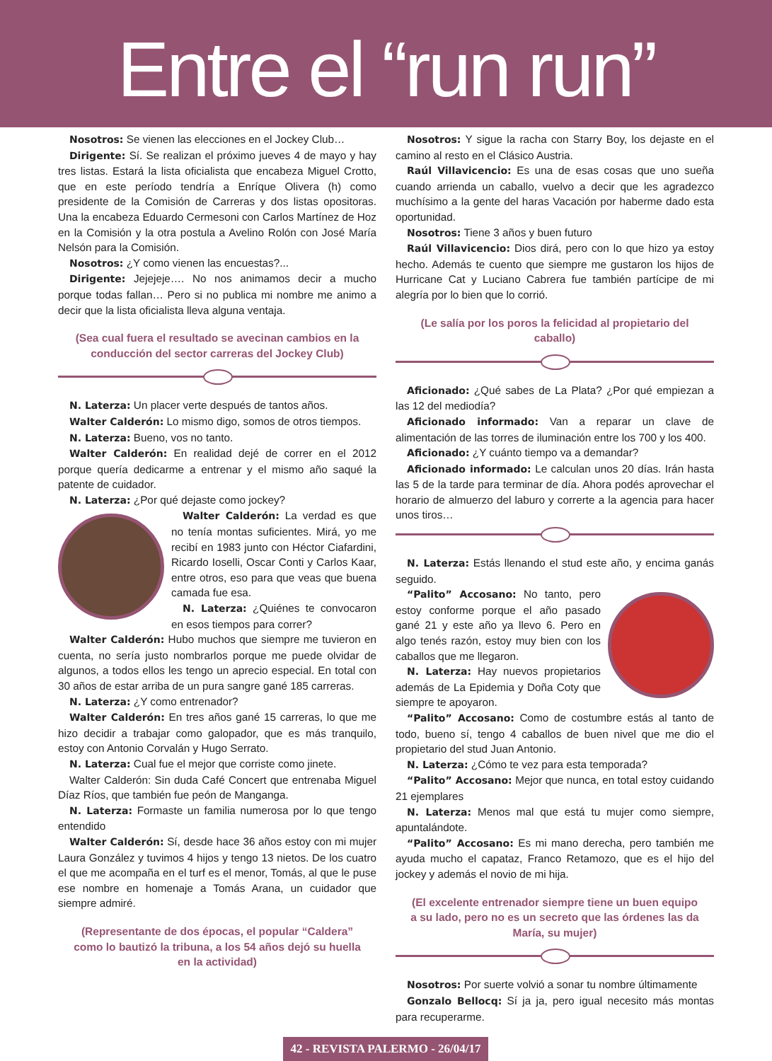Entre el “run run”
Nosotros: Se vienen las elecciones en el Jockey Club…
Dirigente: Sí. Se realizan el próximo jueves 4 de mayo y hay tres listas. Estará la lista oficialista que encabeza Miguel Crotto, que en este período tendría a Enríque Olivera (h) como presidente de la Comisión de Carreras y dos listas opositoras. Una la encabeza Eduardo Cermesoni con Carlos Martínez de Hoz en la Comisión y la otra postula a Avelino Rolón con José María Nelsón para la Comisión.
Nosotros: ¿Y como vienen las encuestas?...
Dirigente: Jejejeje…. No nos animamos decir a mucho porque todas fallan… Pero si no publica mi nombre me animo a decir que la lista oficialista lleva alguna ventaja.
(Sea cual fuera el resultado se avecinan cambios en la conducción del sector carreras del Jockey Club)
N. Laterza: Un placer verte después de tantos años.
Walter Calderón: Lo mismo digo, somos de otros tiempos.
N. Laterza: Bueno, vos no tanto.
Walter Calderón: En realidad dejé de correr en el 2012 porque quería dedicarme a entrenar y el mismo año saqué la patente de cuidador.
N. Laterza: ¿Por qué dejaste como jockey?
Walter Calderón: La verdad es que no tenía montas suficientes. Mirá, yo me recibí en 1983 junto con Héctor Ciafardini, Ricardo Ioselli, Oscar Conti y Carlos Kaar, entre otros, eso para que veas que buena camada fue esa.
N. Laterza: ¿Quiénes te convocaron en esos tiempos para correr?
Walter Calderón: Hubo muchos que siempre me tuvieron en cuenta, no sería justo nombrarlos porque me puede olvidar de algunos, a todos ellos les tengo un aprecio especial. En total con 30 años de estar arriba de un pura sangre gané 185 carreras.
N. Laterza: ¿Y como entrenador?
Walter Calderón: En tres años gané 15 carreras, lo que me hizo decidir a trabajar como galopador, que es más tranquilo, estoy con Antonio Corvalán y Hugo Serrato.
N. Laterza: Cual fue el mejor que corriste como jinete.
Walter Calderón: Sin duda Café Concert que entrenaba Miguel Díaz Ríos, que también fue peón de Manganga.
N. Laterza: Formaste un familia numerosa por lo que tengo entendido
Walter Calderón: Sí, desde hace 36 años estoy con mi mujer Laura González y tuvimos 4 hijos y tengo 13 nietos. De los cuatro el que me acompaña en el turf es el menor, Tomás, al que le puse ese nombre en homenaje a Tomás Arana, un cuidador que siempre admiré.
(Representante de dos épocas, el popular “Caldera” como lo bautizó la tribuna, a los 54 años dejó su huella en la actividad)
Nosotros: Y sigue la racha con Starry Boy, los dejaste en el camino al resto en el Clásico Austria.
Raúl Villavicencio: Es una de esas cosas que uno sueña cuando arrienda un caballo, vuelvo a decir que les agradezco muchísimo a la gente del haras Vacación por haberme dado esta oportunidad.
Nosotros: Tiene 3 años y buen futuro
Raúl Villavicencio: Dios dirá, pero con lo que hizo ya estoy hecho. Además te cuento que siempre me gustaron los hijos de Hurricane Cat y Luciano Cabrera fue también partícipe de mi alegría por lo bien que lo corrió.
(Le salía por los poros la felicidad al propietario del caballo)
Aficionado: ¿Qué sabes de La Plata? ¿Por qué empiezan a las 12 del mediodía?
Aficionado informado: Van a reparar un clave de alimentación de las torres de iluminación entre los 700 y los 400.
Aficionado: ¿Y cuánto tiempo va a demandar?
Aficionado informado: Le calculan unos 20 días. Irán hasta las 5 de la tarde para terminar de día. Ahora podés aprovechar el horario de almuerzo del laburo y correrte a la agencia para hacer unos tiros…
N. Laterza: Estás llenando el stud este año, y encima ganás seguido.
“Palito” Accosano: No tanto, pero estoy conforme porque el año pasado gané 21 y este año ya llevo 6. Pero en algo tenés razón, estoy muy bien con los caballos que me llegaron.
N. Laterza: Hay nuevos propietarios además de La Epidemia y Doña Coty que siempre te apoyaron.
“Palito” Accosano: Como de costumbre estás al tanto de todo, bueno sí, tengo 4 caballos de buen nivel que me dio el propietario del stud Juan Antonio.
N. Laterza: ¿Cómo te vez para esta temporada?
“Palito” Accosano: Mejor que nunca, en total estoy cuidando 21 ejemplares
N. Laterza: Menos mal que está tu mujer como siempre, apuntalándote.
“Palito” Accosano: Es mi mano derecha, pero también me ayuda mucho el capataz, Franco Retamozo, que es el hijo del jockey y además el novio de mi hija.
(El excelente entrenador siempre tiene un buen equipo a su lado, pero no es un secreto que las órdenes las da María, su mujer)
Nosotros: Por suerte volvió a sonar tu nombre últimamente
Gonzalo Bellocq: Sí ja ja, pero igual necesito más montas para recuperarme.
42 - REVISTA PALERMO - 26/04/17